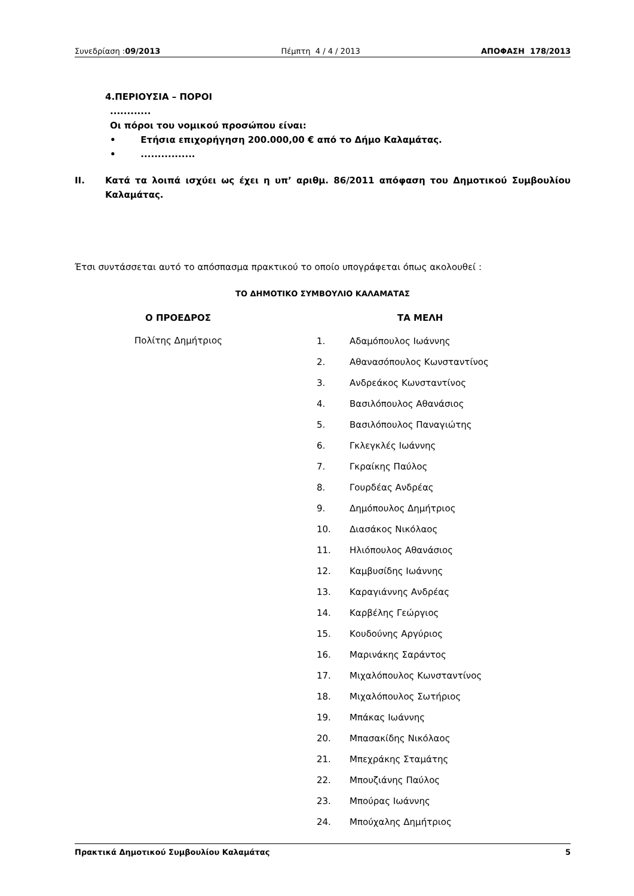Συνεδρίαση :09/2013 Πέμπτη 4 / 4 / 2013 ΑΠΟΦΑΣΗ 178/2013
4.ΠΕΡΙΟΥΣΙΑ – ΠΟΡΟΙ
............
Οι πόροι του νομικού προσώπου είναι:
• Ετήσια επιχορήγηση 200.000,00 € από το Δήμο Καλαμάτας.
• ................
ΙΙ. Κατά τα λοιπά ισχύει ως έχει η υπ’ αριθμ. 86/2011 απόφαση του Δημοτικού Συμβουλίου Καλαμάτας.
Έτσι συντάσσεται αυτό το απόσπασμα πρακτικού το οποίο υπογράφεται όπως ακολουθεί :
ΤΟ ΔΗΜΟΤΙΚΟ ΣΥΜΒΟΥΛΙΟ ΚΑΛΑΜΑΤΑΣ
Ο ΠΡΟΕΔΡΟΣ ΤΑ ΜΕΛΗ
Πολίτης Δημήτριος
1. Αδαμόπουλος Ιωάννης
2. Αθανασόπουλος Κωνσταντίνος
3. Ανδρεάκος Κωνσταντίνος
4. Βασιλόπουλος Αθανάσιος
5. Βασιλόπουλος Παναγιώτης
6. Γκλεγκλές Ιωάννης
7. Γκραίκης Παύλος
8. Γουρδέας Ανδρέας
9. Δημόπουλος Δημήτριος
10. Διασάκος Νικόλαος
11. Ηλιόπουλος Αθανάσιος
12. Καμβυσίδης Ιωάννης
13. Καραγιάννης Ανδρέας
14. Καρβέλης Γεώργιος
15. Κουδούνης Αργύριος
16. Μαρινάκης Σαράντος
17. Μιχαλόπουλος Κωνσταντίνος
18. Μιχαλόπουλος Σωτήριος
19. Μπάκας Ιωάννης
20. Μπασακίδης Νικόλαος
21. Μπεχράκης Σταμάτης
22. Μπουζιάνης Παύλος
23. Μπούρας Ιωάννης
24. Μπούχαλης Δημήτριος
Πρακτικά Δημοτικού Συμβουλίου Καλαμάτας 5